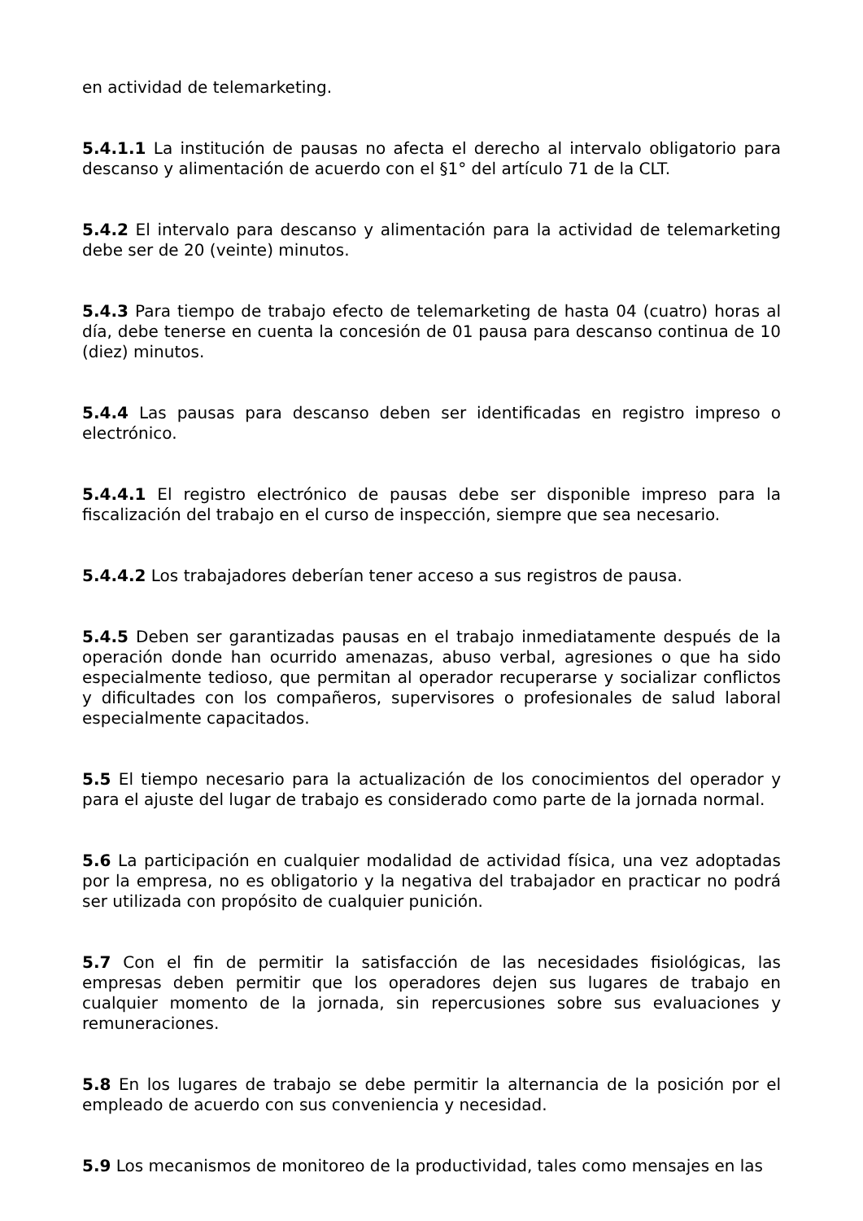en actividad de telemarketing.
5.4.1.1 La institución de pausas no afecta el derecho al intervalo obligatorio para descanso y alimentación de acuerdo con el §1° del artículo 71 de la CLT.
5.4.2 El intervalo para descanso y alimentación para la actividad de telemarketing debe ser de 20 (veinte) minutos.
5.4.3 Para tiempo de trabajo efecto de telemarketing de hasta 04 (cuatro) horas al día, debe tenerse en cuenta la concesión de 01 pausa para descanso continua de 10 (diez) minutos.
5.4.4 Las pausas para descanso deben ser identificadas en registro impreso o electrónico.
5.4.4.1 El registro electrónico de pausas debe ser disponible impreso para la fiscalización del trabajo en el curso de inspección, siempre que sea necesario.
5.4.4.2 Los trabajadores deberían tener acceso a sus registros de pausa.
5.4.5 Deben ser garantizadas pausas en el trabajo inmediatamente después de la operación donde han ocurrido amenazas, abuso verbal, agresiones o que ha sido especialmente tedioso, que permitan al operador recuperarse y socializar conflictos y dificultades con los compañeros, supervisores o profesionales de salud laboral especialmente capacitados.
5.5 El tiempo necesario para la actualización de los conocimientos del operador y para el ajuste del lugar de trabajo es considerado como parte de la jornada normal.
5.6 La participación en cualquier modalidad de actividad física, una vez adoptadas por la empresa, no es obligatorio y la negativa del trabajador en practicar no podrá ser utilizada con propósito de cualquier punición.
5.7 Con el fin de permitir la satisfacción de las necesidades fisiológicas, las empresas deben permitir que los operadores dejen sus lugares de trabajo en cualquier momento de la jornada, sin repercusiones sobre sus evaluaciones y remuneraciones.
5.8 En los lugares de trabajo se debe permitir la alternancia de la posición por el empleado de acuerdo con sus conveniencia y necesidad.
5.9 Los mecanismos de monitoreo de la productividad, tales como mensajes en las